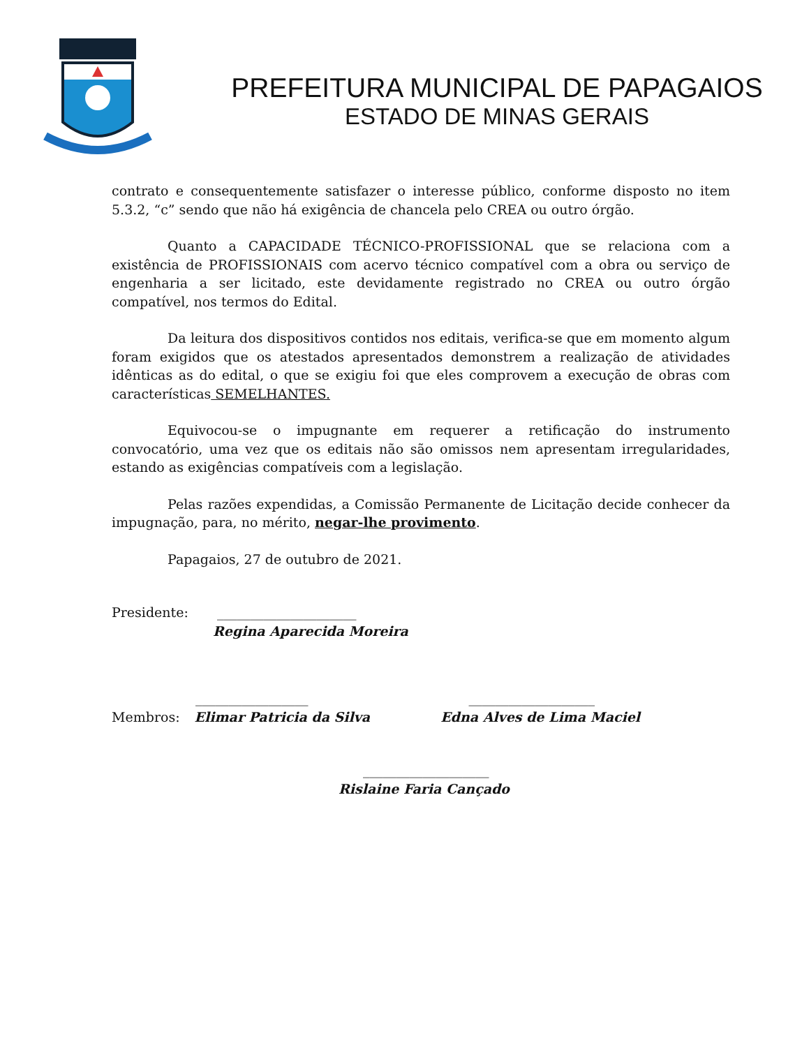PREFEITURA MUNICIPAL DE PAPAGAIOS
ESTADO DE MINAS GERAIS
contrato e consequentemente satisfazer o interesse público, conforme disposto no item 5.3.2, “c” sendo que não há exigência de chancela pelo CREA ou outro órgão.
Quanto a CAPACIDADE TÉCNICO-PROFISSIONAL que se relaciona com a existência de PROFISSIONAIS com acervo técnico compatível com a obra ou serviço de engenharia a ser licitado, este devidamente registrado no CREA ou outro órgão compatível, nos termos do Edital.
Da leitura dos dispositivos contidos nos editais, verifica-se que em momento algum foram exigidos que os atestados apresentados demonstrem a realização de atividades idênticas as do edital, o que se exigiu foi que eles comprovem a execução de obras com características SEMELHANTES.
Equivocou-se o impugnante em requerer a retificação do instrumento convocatório, uma vez que os editais não são omissos nem apresentam irregularidades, estando as exigências compatíveis com a legislação.
Pelas razões expendidas, a Comissão Permanente de Licitação decide conhecer da impugnação, para, no mérito, negar-lhe provimento.
Papagaios, 27 de outubro de 2021.
Presidente: _____________________
Regina Aparecida Moreira
_________________ ___________________
Membros: Elimar Patricia da Silva Edna Alves de Lima Maciel
___________________
Rislaine Faria Cançado